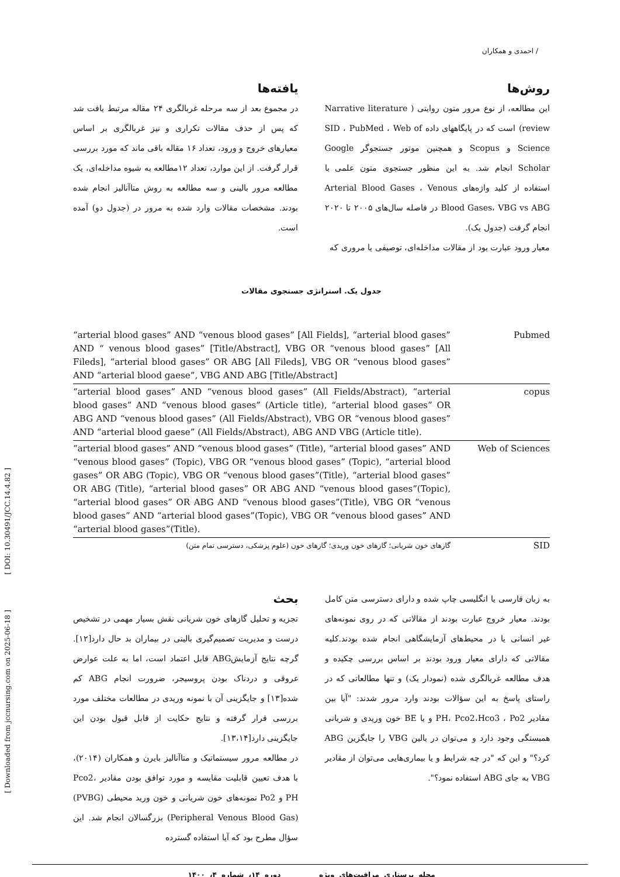[ DOI: 10.30491/JCC.14.4.82 ]
[ Downloaded from jccnursing.com on 2025-06-18 ]
/ احمدی و همکاران
روش‌ها
این مطالعه، از نوع مرور متون روایتی ( Narrative literature review) است که در پایگاههای داده SID ، PubMed ، Web of Science و Scopus و همچنین موتور جستجوگر Google Scholar انجام شد. به این منظور جستجوی متون علمی با استفاده از کلید واژه‌های Arterial Blood Gases ، Venous Blood Gases، VBG vs ABG در فاصله سال‌های ۲۰۰۵ تا ۲۰۲۰ انجام گرفت (جدول یک).
معیار ورود عبارت بود از مقالات مداخله‌ای، توصیفی یا مروری که
یافته‌ها
در مجموع بعد از سه مرحله غربالگری ۲۴ مقاله مرتبط یافت شد که پس از حذف مقالات تکراری و نیز غربالگری بر اساس معیارهای خروج و ورود، تعداد ۱۶ مقاله باقی ماند که مورد بررسی قرار گرفت. از این موارد، تعداد ۱۲مطالعه به شیوه مداخله‌ای، یک مطالعه مرور بالینی و سه مطالعه به روش متاآنالیز انجام شده بودند. مشخصات مقالات وارد شده به مرور در (جدول دو) آمده است.
جدول یک. استراتژی جستجوی مقالات
| Pubmed | “arterial blood gases” AND “venous blood gases” [All Fields], “arterial blood gases” AND “ venous blood gases” [Title/Abstract], VBG OR “venous blood gases” [All Fileds], “arterial blood gases” OR ABG [All Fileds], VBG OR “venous blood gases” AND “arterial blood gaese”, VBG AND ABG [Title/Abstract] |
| copus | “arterial blood gases” AND “venous blood gases” (All Fields/Abstract), “arterial blood gases” AND “venous blood gases” (Article title), “arterial blood gases” OR ABG AND “venous blood gases” (All Fields/Abstract), VBG OR “venous blood gases” AND “arterial blood gaese” (All Fields/Abstract), ABG AND VBG (Article title). |
| Web of Sciences | “arterial blood gases” AND “venous blood gases” (Title), “arterial blood gases” AND “venous blood gases” (Topic), VBG OR “venous blood gases” (Topic), “arterial blood gases” OR ABG (Topic), VBG OR “venous blood gases”(Title), “arterial blood gases” OR ABG (Title), “arterial blood gases” OR ABG AND “venous blood gases”(Topic), “arterial blood gases” OR ABG AND “venous blood gases”(Title), VBG OR “venous blood gases” AND “arterial blood gases”(Topic), VBG OR “venous blood gases” AND “arterial blood gases”(Title). |
| SID | گازهای خون شریانی؛ گازهای خون وریدی؛ گازهای خون (علوم پزشکی، دسترسی تمام متن) |
به زبان فارسی یا انگلیسی چاپ شده و دارای دسترسی متن کامل بودند. معیار خروج عبارت بودند از مقالاتی که در روی نمونه‌های غیر انسانی یا در محیط‌های آزمایشگاهی انجام شده بودند.کلیه مقالاتی که دارای معیار ورود بودند بر اساس بررسی چکیده و هدف مطالعه غربالگری شده (نمودار یک) و تنها مطالعاتی که در راستای پاسخ به این سؤالات بودند وارد مرور شدند: "آیا بین مقادیر PH، Pco2،Hco3 ، Po2 و یا BE خون وریدی و شریانی همبستگی وجود دارد و می‌توان در بالین VBG را جایگزین ABG کرد؟" و این که "در چه شرایط و یا بیماری‌هایی می‌توان از مقادیر VBG به جای ABG استفاده نمود؟".
بحث
تجزیه و تحلیل گازهای خون شریانی نقش بسیار مهمی در تشخیص درست و مدیریت تصمیم‌گیری بالینی در بیماران بد حال دارد[۱۲]. گرچه نتایج آزمایشABG قابل اعتماد است، اما به علت عوارض عروقی و دردناک بودن پروسیجر، ضرورت انجام ABG کم شده[۱۳] و جایگزینی آن با نمونه وریدی در مطالعات مختلف مورد بررسی قرار گرفته و نتایج حکایت از قابل قبول بودن این جایگزینی دارد[۱۳،۱۴].
در مطالعه مرور سیستماتیک و متاآنالیز بایرن و همکاران (۲۰۱۴)، با هدف تعیین قابلیت مقایسه و مورد توافق بودن مقادیر Pco2، PH و Po2 نمونه‌های خون شریانی و خون ورید محیطی (PVBG) (Peripheral Venous Blood Gas) بزرگسالان انجام شد. این سؤال مطرح بود که آیا استفاده گسترده
مجله پرستاری مراقبت‌های ویژه دوره ۱۴، شماره ۴، ۱۴۰۰